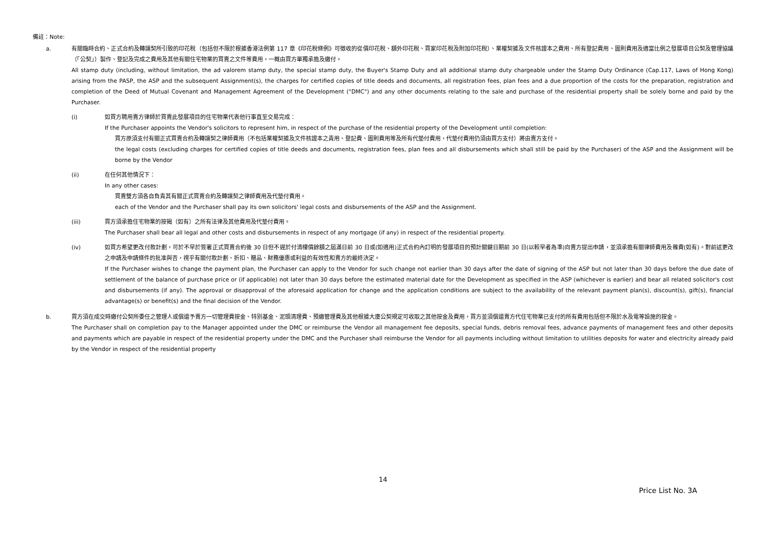備註：Note:
a. 有關臨時合約、正式合約及轉讓契所引致的印花稅（包括但不限於根據香港法例第 117 章《印花稅條例》可徵收的從價印花稅、額外印花稅、買家印花稅及附加印花稅）、業權契據及文件核證本之費用、所有登記費用、圖則費用及適當比例之發展項目公契及管理協議（「公契」）製作、登記及完成之費用及其他有關住宅物業的買賣之文件等費用，一概由買方單獨承擔及繳付。
All stamp duty (including, without limitation, the ad valorem stamp duty, the special stamp duty, the Buyer's Stamp Duty and all additional stamp duty chargeable under the Stamp Duty Ordinance (Cap.117, Laws of Hong Kong) arising from the PASP, the ASP and the subsequent Assignment(s), the charges for certified copies of title deeds and documents, all registration fees, plan fees and a due proportion of the costs for the preparation, registration and completion of the Deed of Mutual Covenant and Management Agreement of the Development ("DMC") and any other documents relating to the sale and purchase of the residential property shall be solely borne and paid by the Purchaser.
(i) 如買方聘用賣方律師於買賣此發展項目的住宅物業代表他行事直至交易完成：
If the Purchaser appoints the Vendor's solicitors to represent him, in respect of the purchase of the residential property of the Development until completion:
買方原須支付有關正式買賣合約及轉讓契之律師費用（不包括業權契據及文件核證本之責用、登記費、圖則費用等及所有代墊付費用，代墊付費用仍須由買方支付）將由賣方支付。
the legal costs (excluding charges for certified copies of title deeds and documents, registration fees, plan fees and all disbursements which shall still be paid by the Purchaser) of the ASP and the Assignment will be borne by the Vendor
(ii) 在任何其他情況下：
In any other cases:
買賣雙方須各自負責其有關正式買賣合約及轉讓契之律師費用及代墊付費用。
each of the Vendor and the Purchaser shall pay its own solicitors' legal costs and disbursements of the ASP and the Assignment.
(iii) 買方須承擔住宅物業的按揭（如有）之所有法律及其他費用及代墊付費用。
The Purchaser shall bear all legal and other costs and disbursements in respect of any mortgage (if any) in respect of the residential property.
(iv) 如買方希望更改付款計劃，可於不早於簽署正式買賣合約後 30 日但不遲於付清樓價餘額之屆滿日前 30 日或(如適用)正式合約內訂明的發展項目的預計關鍵日期前 30 日(以較早者為準)向賣方提出申請，並須承擔有關律師費用及雜費(如有)。對前述更改之申請及申請條件的批准與否，視乎有關付款計劃、折扣、贈品、財務優惠或利益的有效性和賣方的最終決定。
If the Purchaser wishes to change the payment plan, the Purchaser can apply to the Vendor for such change not earlier than 30 days after the date of signing of the ASP but not later than 30 days before the due date of settlement of the balance of purchase price or (if applicable) not later than 30 days before the estimated material date for the Development as specified in the ASP (whichever is earlier) and bear all related solicitor's cost and disbursements (if any). The approval or disapproval of the aforesaid application for change and the application conditions are subject to the availability of the relevant payment plan(s), discount(s), gift(s), financial advantage(s) or benefit(s) and the final decision of the Vendor.
b. 買方須在成交時繳付公契所委任之管理人或償還予賣方一切管理費按金、特別基金、泥頭清理費、預繳管理費及其他根據大廈公契規定可收取之其他按金及費用，買方並須償還賣方代住宅物業已支付的所有費用包括但不限於水及電等設施的按金。
The Purchaser shall on completion pay to the Manager appointed under the DMC or reimburse the Vendor all management fee deposits, special funds, debris removal fees, advance payments of management fees and other deposits and payments which are payable in respect of the residential property under the DMC and the Purchaser shall reimburse the Vendor for all payments including without limitation to utilities deposits for water and electricity already paid by the Vendor in respect of the residential property
14
Price List No. 3A